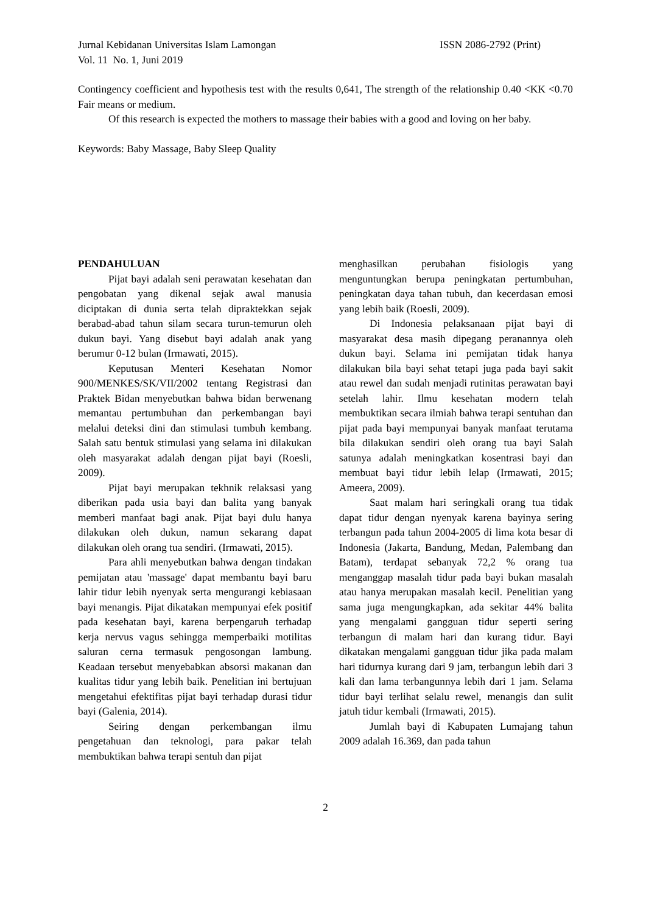Jurnal Kebidanan Universitas Islam Lamongan ISSN 2086-2792 (Print)
Vol. 11 No. 1, Juni 2019
Contingency coefficient and hypothesis test with the results 0,641, The strength of the relationship 0.40 <KK <0.70 Fair means or medium.
Of this research is expected the mothers to massage their babies with a good and loving on her baby.
Keywords: Baby Massage, Baby Sleep Quality
PENDAHULUAN
Pijat bayi adalah seni perawatan kesehatan dan pengobatan yang dikenal sejak awal manusia diciptakan di dunia serta telah dipraktekkan sejak berabad-abad tahun silam secara turun-temurun oleh dukun bayi. Yang disebut bayi adalah anak yang berumur 0-12 bulan (Irmawati, 2015).
Keputusan Menteri Kesehatan Nomor 900/MENKES/SK/VII/2002 tentang Registrasi dan Praktek Bidan menyebutkan bahwa bidan berwenang memantau pertumbuhan dan perkembangan bayi melalui deteksi dini dan stimulasi tumbuh kembang. Salah satu bentuk stimulasi yang selama ini dilakukan oleh masyarakat adalah dengan pijat bayi (Roesli, 2009).
Pijat bayi merupakan tekhnik relaksasi yang diberikan pada usia bayi dan balita yang banyak memberi manfaat bagi anak. Pijat bayi dulu hanya dilakukan oleh dukun, namun sekarang dapat dilakukan oleh orang tua sendiri. (Irmawati, 2015).
Para ahli menyebutkan bahwa dengan tindakan pemijatan atau 'massage' dapat membantu bayi baru lahir tidur lebih nyenyak serta mengurangi kebiasaan bayi menangis. Pijat dikatakan mempunyai efek positif pada kesehatan bayi, karena berpengaruh terhadap kerja nervus vagus sehingga memperbaiki motilitas saluran cerna termasuk pengosongan lambung. Keadaan tersebut menyebabkan absorsi makanan dan kualitas tidur yang lebih baik. Penelitian ini bertujuan mengetahui efektifitas pijat bayi terhadap durasi tidur bayi (Galenia, 2014).
Seiring dengan perkembangan ilmu pengetahuan dan teknologi, para pakar telah membuktikan bahwa terapi sentuh dan pijat
menghasilkan perubahan fisiologis yang menguntungkan berupa peningkatan pertumbuhan, peningkatan daya tahan tubuh, dan kecerdasan emosi yang lebih baik (Roesli, 2009).
Di Indonesia pelaksanaan pijat bayi di masyarakat desa masih dipegang peranannya oleh dukun bayi. Selama ini pemijatan tidak hanya dilakukan bila bayi sehat tetapi juga pada bayi sakit atau rewel dan sudah menjadi rutinitas perawatan bayi setelah lahir. Ilmu kesehatan modern telah membuktikan secara ilmiah bahwa terapi sentuhan dan pijat pada bayi mempunyai banyak manfaat terutama bila dilakukan sendiri oleh orang tua bayi Salah satunya adalah meningkatkan kosentrasi bayi dan membuat bayi tidur lebih lelap (Irmawati, 2015; Ameera, 2009).
Saat malam hari seringkali orang tua tidak dapat tidur dengan nyenyak karena bayinya sering terbangun pada tahun 2004-2005 di lima kota besar di Indonesia (Jakarta, Bandung, Medan, Palembang dan Batam), terdapat sebanyak 72,2 % orang tua menganggap masalah tidur pada bayi bukan masalah atau hanya merupakan masalah kecil. Penelitian yang sama juga mengungkapkan, ada sekitar 44% balita yang mengalami gangguan tidur seperti sering terbangun di malam hari dan kurang tidur. Bayi dikatakan mengalami gangguan tidur jika pada malam hari tidurnya kurang dari 9 jam, terbangun lebih dari 3 kali dan lama terbangunnya lebih dari 1 jam. Selama tidur bayi terlihat selalu rewel, menangis dan sulit jatuh tidur kembali (Irmawati, 2015).
Jumlah bayi di Kabupaten Lumajang tahun 2009 adalah 16.369, dan pada tahun
2